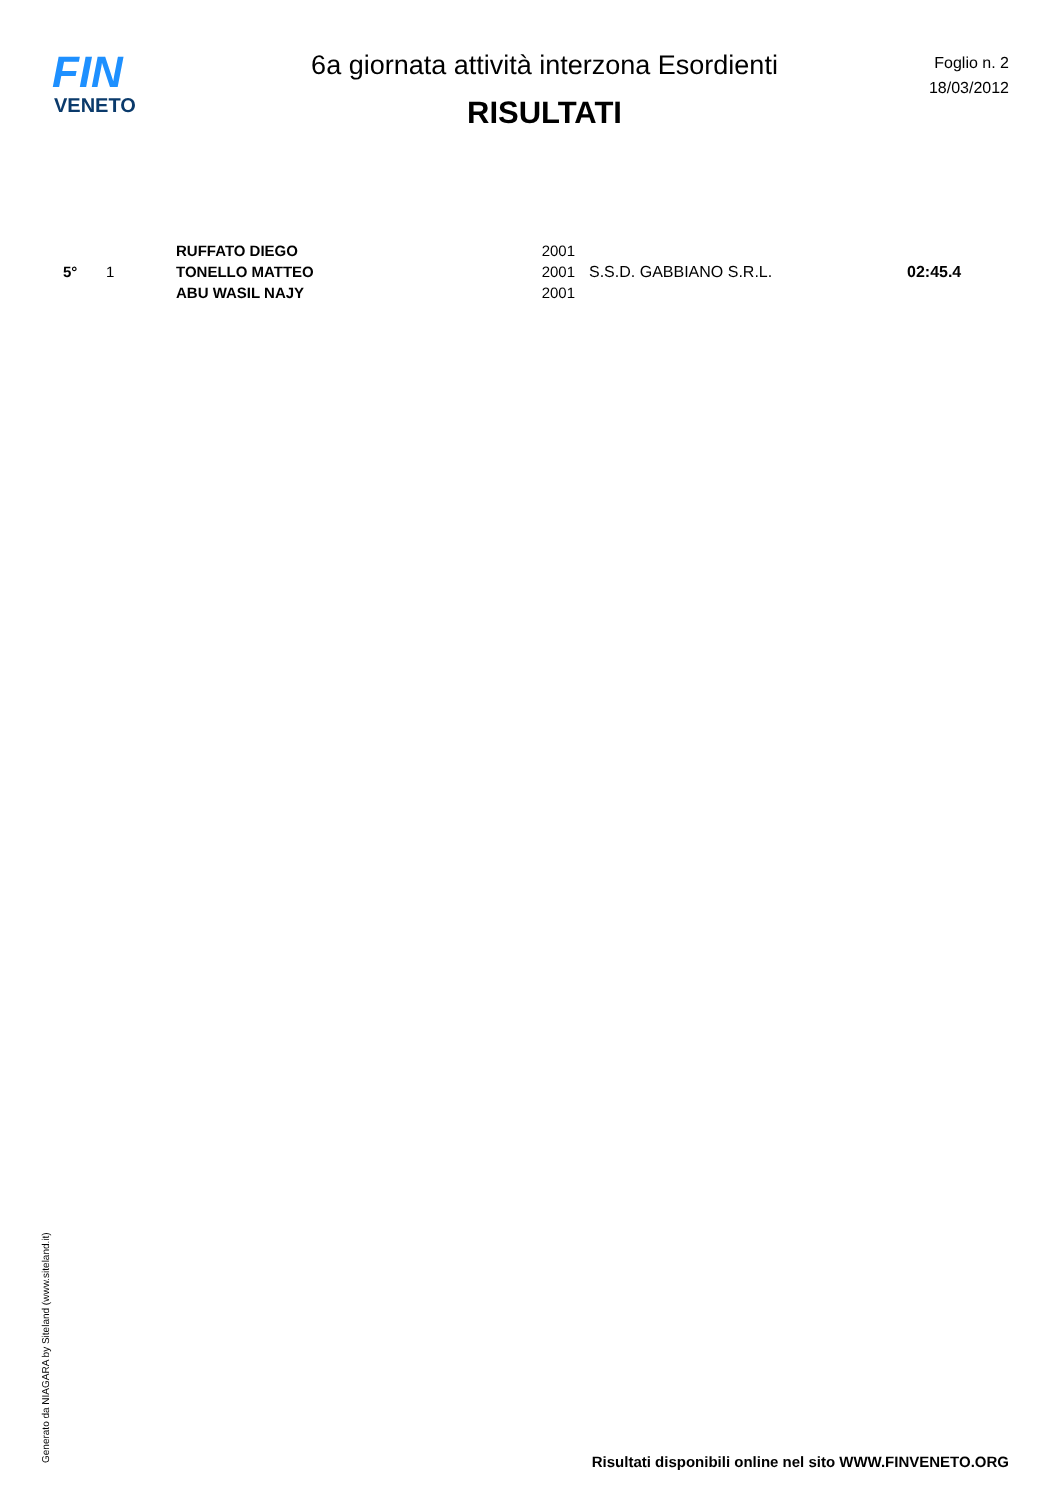FIN
VENETO
6a giornata attività interzona Esordienti
RISULTATI
Foglio n. 2
18/03/2012
| 5° | 1 | RUFFATO DIEGO | 2001 | S.S.D. GABBIANO S.R.L. | 02:45.4 |
| | | TONELLO MATTEO | 2001 | | |
| | | ABU WASIL NAJY | 2001 | | |
Generato da NIAGARA by Siteland (www.siteland.it)
Risultati disponibili online nel sito WWW.FINVENETO.ORG